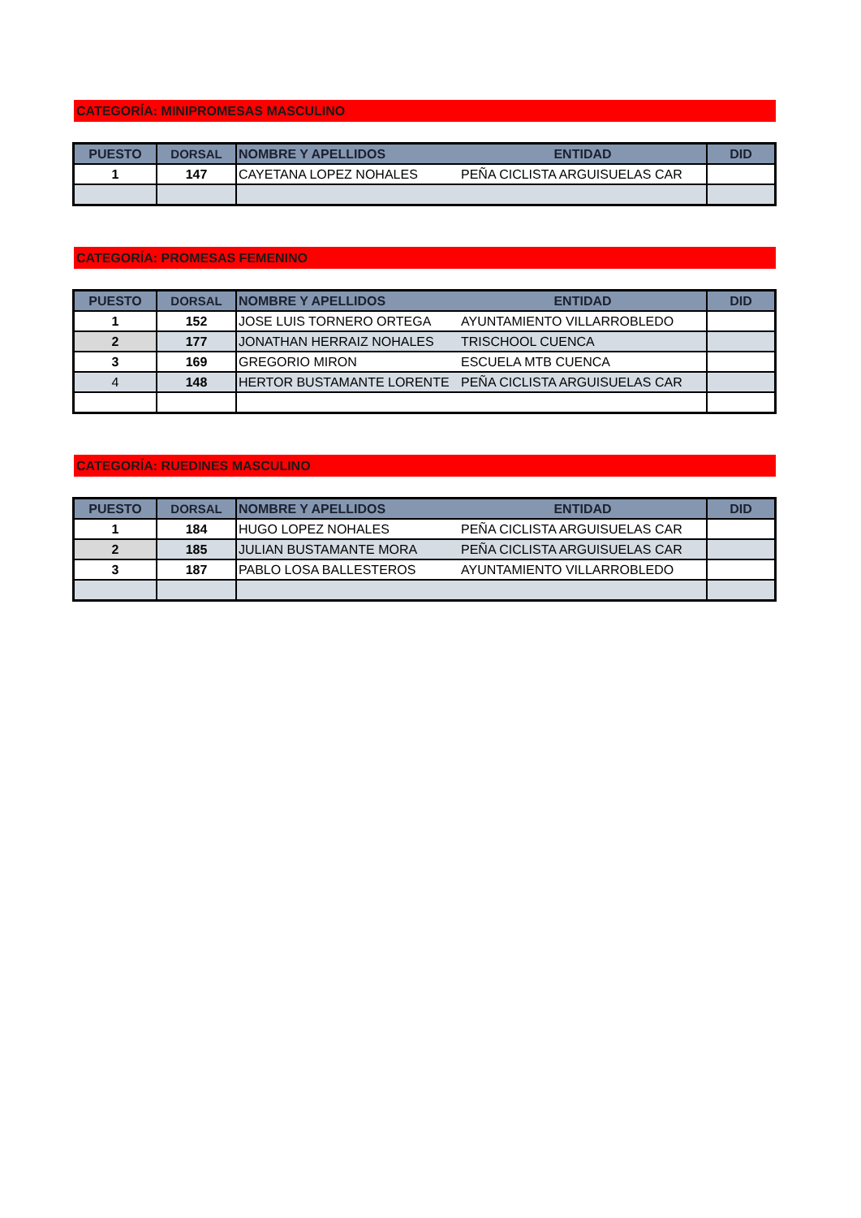CATEGORÍA: MINIPROMESAS MASCULINO
| PUESTO | DORSAL | NOMBRE Y APELLIDOS | ENTIDAD | DID |
| --- | --- | --- | --- | --- |
| 1 | 147 | CAYETANA LOPEZ NOHALES | PEÑA CICLISTA ARGUISUELAS CAR | |
CATEGORÍA: PROMESAS FEMENINO
| PUESTO | DORSAL | NOMBRE Y APELLIDOS | ENTIDAD | DID |
| --- | --- | --- | --- | --- |
| 1 | 152 | JOSE LUIS TORNERO ORTEGA | AYUNTAMIENTO VILLARROBLEDO | |
| 2 | 177 | JONATHAN HERRAIZ NOHALES | TRISCHOOL CUENCA | |
| 3 | 169 | GREGORIO MIRON | ESCUELA MTB CUENCA | |
| 4 | 148 | HERTOR BUSTAMANTE LORENTE | PEÑA CICLISTA ARGUISUELAS CAR | |
CATEGORÍA: RUEDINES MASCULINO
| PUESTO | DORSAL | NOMBRE Y APELLIDOS | ENTIDAD | DID |
| --- | --- | --- | --- | --- |
| 1 | 184 | HUGO LOPEZ NOHALES | PEÑA CICLISTA ARGUISUELAS CAR | |
| 2 | 185 | JULIAN BUSTAMANTE MORA | PEÑA CICLISTA ARGUISUELAS CAR | |
| 3 | 187 | PABLO LOSA BALLESTEROS | AYUNTAMIENTO VILLARROBLEDO | |